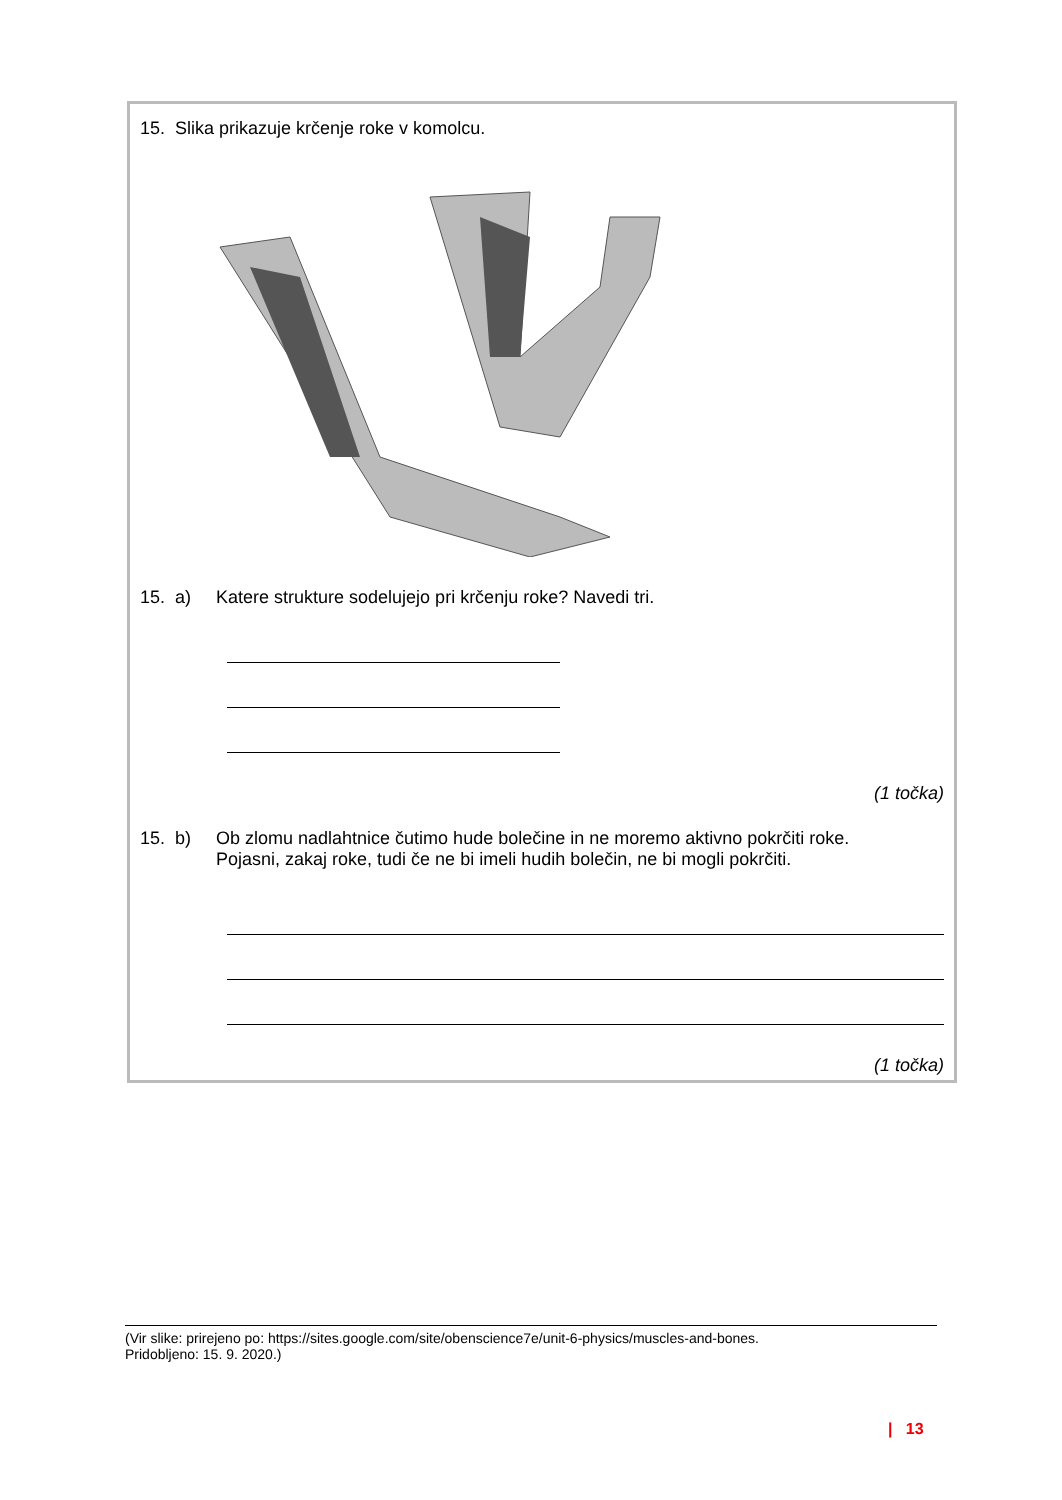15. Slika prikazuje krčenje roke v komolcu.
15. a) Katere strukture sodelujejo pri krčenju roke? Navedi tri.
(1 točka)
15. b) Ob zlomu nadlahtnice čutimo hude bolečine in ne moremo aktivno pokrčiti roke.
Pojasni, zakaj roke, tudi če ne bi imeli hudih bolečin, ne bi mogli pokrčiti.
(1 točka)
(Vir slike: prirejeno po: https://sites.google.com/site/obenscience7e/unit-6-physics/muscles-and-bones.
Pridobljeno: 15. 9. 2020.)
| 13